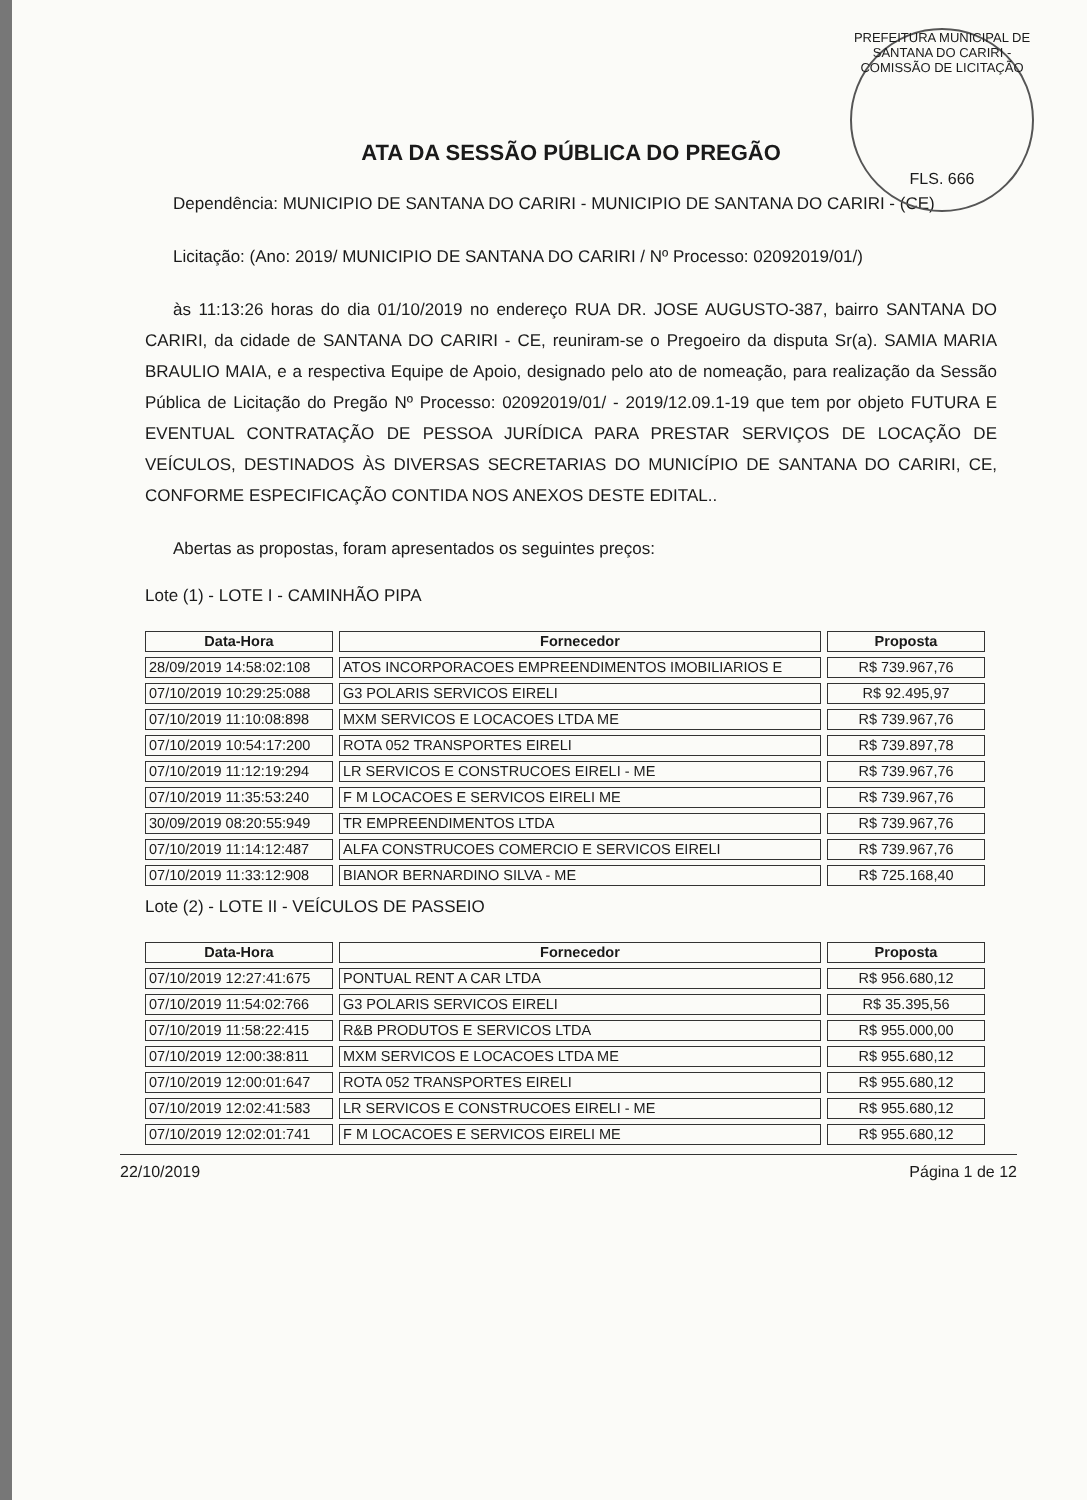PREFEITURA MUNICIPAL DE SANTANA DO CARIRI - COMISSÃO DE LICITAÇÃO
FLS. 666
ATA DA SESSÃO PÚBLICA DO PREGÃO
Dependência: MUNICIPIO DE SANTANA DO CARIRI - MUNICIPIO DE SANTANA DO CARIRI - (CE)
Licitação: (Ano: 2019/ MUNICIPIO DE SANTANA DO CARIRI / Nº Processo: 02092019/01/)
às 11:13:26 horas do dia 01/10/2019 no endereço RUA DR. JOSE AUGUSTO-387, bairro SANTANA DO CARIRI, da cidade de SANTANA DO CARIRI - CE, reuniram-se o Pregoeiro da disputa Sr(a). SAMIA MARIA BRAULIO MAIA, e a respectiva Equipe de Apoio, designado pelo ato de nomeação, para realização da Sessão Pública de Licitação do Pregão Nº Processo: 02092019/01/ - 2019/12.09.1-19 que tem por objeto FUTURA E EVENTUAL CONTRATAÇÃO DE PESSOA JURÍDICA PARA PRESTAR SERVIÇOS DE LOCAÇÃO DE VEÍCULOS, DESTINADOS ÀS DIVERSAS SECRETARIAS DO MUNICÍPIO DE SANTANA DO CARIRI, CE, CONFORME ESPECIFICAÇÃO CONTIDA NOS ANEXOS DESTE EDITAL..
Abertas as propostas, foram apresentados os seguintes preços:
Lote (1) - LOTE I - CAMINHÃO PIPA
| Data-Hora | Fornecedor | Proposta |
| --- | --- | --- |
| 28/09/2019 14:58:02:108 | ATOS INCORPORACOES EMPREENDIMENTOS IMOBILIARIOS E | R$ 739.967,76 |
| 07/10/2019 10:29:25:088 | G3 POLARIS SERVICOS EIRELI | R$ 92.495,97 |
| 07/10/2019 11:10:08:898 | MXM SERVICOS E LOCACOES LTDA ME | R$ 739.967,76 |
| 07/10/2019 10:54:17:200 | ROTA 052 TRANSPORTES EIRELI | R$ 739.897,78 |
| 07/10/2019 11:12:19:294 | LR SERVICOS E CONSTRUCOES EIRELI - ME | R$ 739.967,76 |
| 07/10/2019 11:35:53:240 | F M LOCACOES E SERVICOS EIRELI ME | R$ 739.967,76 |
| 30/09/2019 08:20:55:949 | TR EMPREENDIMENTOS LTDA | R$ 739.967,76 |
| 07/10/2019 11:14:12:487 | ALFA CONSTRUCOES COMERCIO E SERVICOS EIRELI | R$ 739.967,76 |
| 07/10/2019 11:33:12:908 | BIANOR BERNARDINO SILVA - ME | R$ 725.168,40 |
Lote (2) - LOTE II - VEÍCULOS DE PASSEIO
| Data-Hora | Fornecedor | Proposta |
| --- | --- | --- |
| 07/10/2019 12:27:41:675 | PONTUAL RENT A CAR LTDA | R$ 956.680,12 |
| 07/10/2019 11:54:02:766 | G3 POLARIS SERVICOS EIRELI | R$ 35.395,56 |
| 07/10/2019 11:58:22:415 | R&B PRODUTOS E SERVICOS LTDA | R$ 955.000,00 |
| 07/10/2019 12:00:38:811 | MXM SERVICOS E LOCACOES LTDA ME | R$ 955.680,12 |
| 07/10/2019 12:00:01:647 | ROTA 052 TRANSPORTES EIRELI | R$ 955.680,12 |
| 07/10/2019 12:02:41:583 | LR SERVICOS E CONSTRUCOES EIRELI - ME | R$ 955.680,12 |
| 07/10/2019 12:02:01:741 | F M LOCACOES E SERVICOS EIRELI ME | R$ 955.680,12 |
22/10/2019 Página 1 de 12